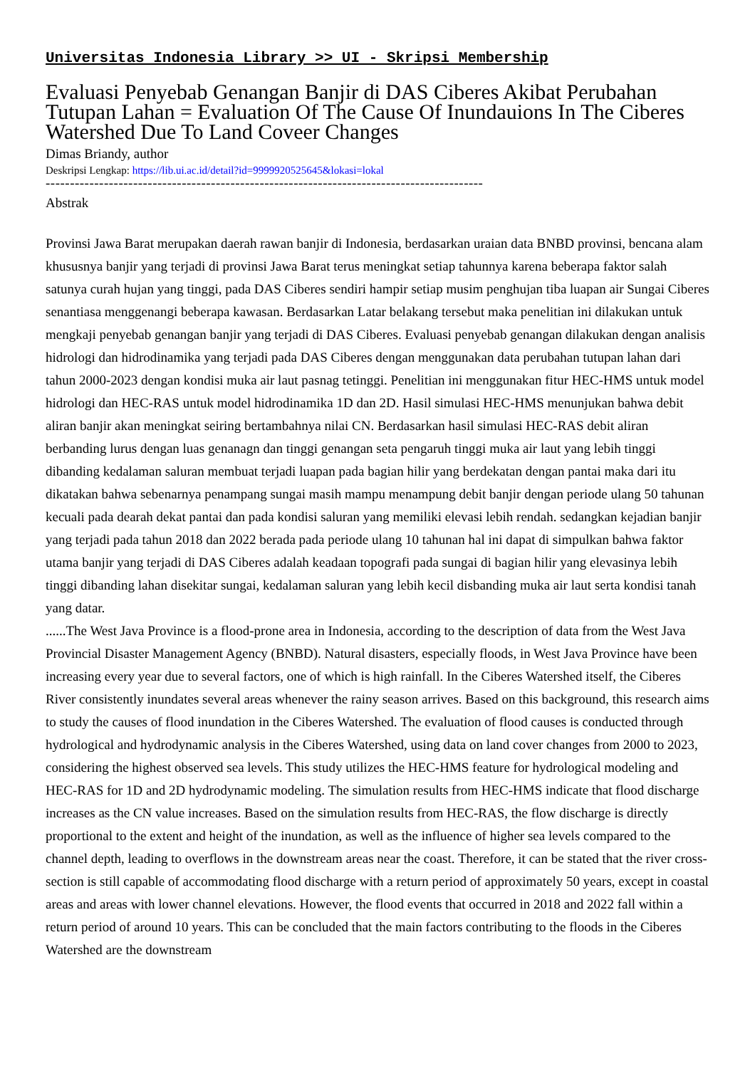Universitas Indonesia Library >> UI - Skripsi Membership
Evaluasi Penyebab Genangan Banjir di DAS Ciberes Akibat Perubahan Tutupan Lahan = Evaluation Of The Cause Of Inundauions In The Ciberes Watershed Due To Land Coveer Changes
Dimas Briandy, author
Deskripsi Lengkap: https://lib.ui.ac.id/detail?id=9999920525645&lokasi=lokal
------------------------------------------------------------------------------------------
Abstrak
Provinsi Jawa Barat merupakan daerah rawan banjir di Indonesia, berdasarkan uraian data BNBD provinsi, bencana alam khususnya banjir yang terjadi di provinsi Jawa Barat terus meningkat setiap tahunnya karena beberapa faktor salah satunya curah hujan yang tinggi, pada DAS Ciberes sendiri hampir setiap musim penghujan tiba luapan air Sungai Ciberes senantiasa menggenangi beberapa kawasan. Berdasarkan Latar belakang tersebut maka penelitian ini dilakukan untuk mengkaji penyebab genangan banjir yang terjadi di DAS Ciberes. Evaluasi penyebab genangan dilakukan dengan analisis hidrologi dan hidrodinamika yang terjadi pada DAS Ciberes dengan menggunakan data perubahan tutupan lahan dari tahun 2000-2023 dengan kondisi muka air laut pasnag tetinggi. Penelitian ini menggunakan fitur HEC-HMS untuk model hidrologi dan HEC-RAS untuk model hidrodinamika 1D dan 2D. Hasil simulasi HEC-HMS menunjukan bahwa debit aliran banjir akan meningkat seiring bertambahnya nilai CN. Berdasarkan hasil simulasi HEC-RAS debit aliran berbanding lurus dengan luas genanagn dan tinggi genangan seta pengaruh tinggi muka air laut yang lebih tinggi dibanding kedalaman saluran membuat terjadi luapan pada bagian hilir yang berdekatan dengan pantai maka dari itu dikatakan bahwa sebenarnya penampang sungai masih mampu menampung debit banjir dengan periode ulang 50 tahunan kecuali pada dearah dekat pantai dan pada kondisi saluran yang memiliki elevasi lebih rendah. sedangkan kejadian banjir yang terjadi pada tahun 2018 dan 2022 berada pada periode ulang 10 tahunan hal ini dapat di simpulkan bahwa faktor utama banjir yang terjadi di DAS Ciberes adalah keadaan topografi pada sungai di bagian hilir yang elevasinya lebih tinggi dibanding lahan disekitar sungai, kedalaman saluran yang lebih kecil disbanding muka air laut serta kondisi tanah yang datar.
......The West Java Province is a flood-prone area in Indonesia, according to the description of data from the West Java Provincial Disaster Management Agency (BNBD). Natural disasters, especially floods, in West Java Province have been increasing every year due to several factors, one of which is high rainfall. In the Ciberes Watershed itself, the Ciberes River consistently inundates several areas whenever the rainy season arrives. Based on this background, this research aims to study the causes of flood inundation in the Ciberes Watershed. The evaluation of flood causes is conducted through hydrological and hydrodynamic analysis in the Ciberes Watershed, using data on land cover changes from 2000 to 2023, considering the highest observed sea levels. This study utilizes the HEC-HMS feature for hydrological modeling and HEC-RAS for 1D and 2D hydrodynamic modeling. The simulation results from HEC-HMS indicate that flood discharge increases as the CN value increases. Based on the simulation results from HEC-RAS, the flow discharge is directly proportional to the extent and height of the inundation, as well as the influence of higher sea levels compared to the channel depth, leading to overflows in the downstream areas near the coast. Therefore, it can be stated that the river cross-section is still capable of accommodating flood discharge with a return period of approximately 50 years, except in coastal areas and areas with lower channel elevations. However, the flood events that occurred in 2018 and 2022 fall within a return period of around 10 years. This can be concluded that the main factors contributing to the floods in the Ciberes Watershed are the downstream